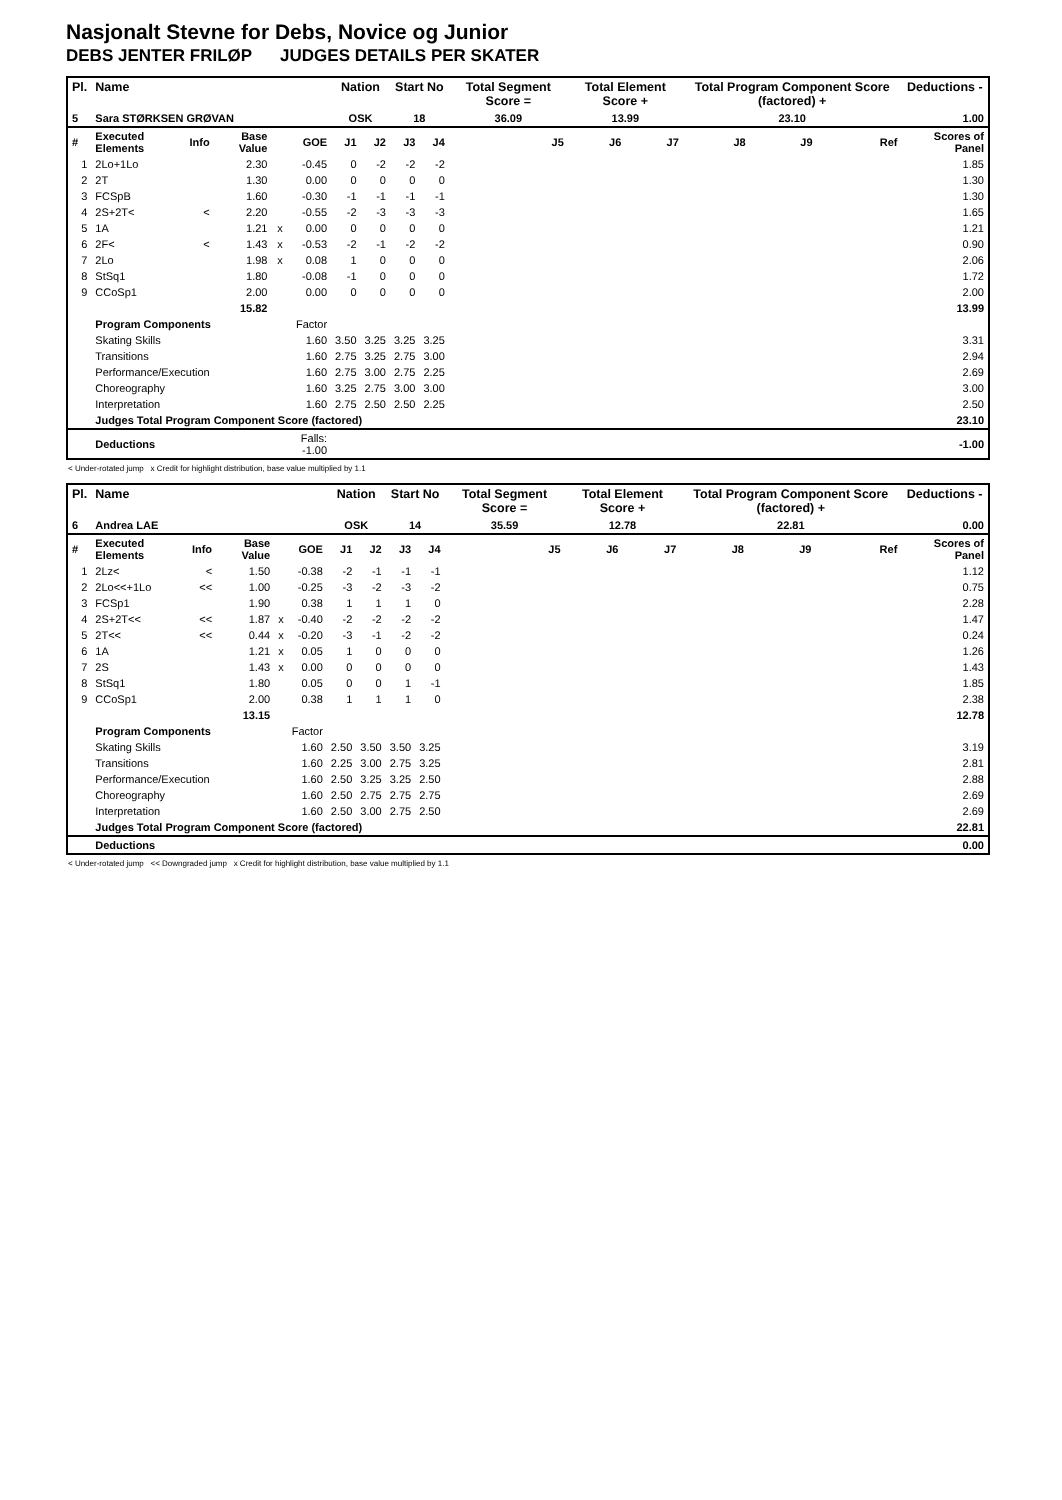Nasjonalt Stevne for Debs, Novice og Junior
DEBS JENTER FRILØP JUDGES DETAILS PER SKATER
| Pl. | Name | | | | | Nation | | Start No | | Total Segment Score = | Total Element Score + | | Total Program Component Score (factored) + | | | Deductions - |
| --- | --- | --- | --- | --- | --- | --- | --- | --- | --- | --- | --- | --- | --- | --- | --- | --- |
| 5 | Sara STØRKSEN GRØVAN | | | | | OSK | | 18 | | 36.09 | 13.99 | | 23.10 | | | 1.00 |
| # | Executed Elements | Info | Base Value | | GOE | J1 | J2 | J3 | J4 | J5 | J6 | J7 | J8 | J9 | Ref | Scores of Panel |
| 1 | 2Lo+1Lo | | 2.30 | | -0.45 | 0 | -2 | -2 | -2 | | | | | | | 1.85 |
| 2 | 2T | | 1.30 | | 0.00 | 0 | 0 | 0 | 0 | | | | | | | 1.30 |
| 3 | FCSpB | | 1.60 | | -0.30 | -1 | -1 | -1 | -1 | | | | | | | 1.30 |
| 4 | 2S+2T< | < | 2.20 | | -0.55 | -2 | -3 | -3 | -3 | | | | | | | 1.65 |
| 5 | 1A | | 1.21 | x | 0.00 | 0 | 0 | 0 | 0 | | | | | | | 1.21 |
| 6 | 2F< | < | 1.43 | x | -0.53 | -2 | -1 | -2 | -2 | | | | | | | 0.90 |
| 7 | 2Lo | | 1.98 | x | 0.08 | 1 | 0 | 0 | 0 | | | | | | | 2.06 |
| 8 | StSq1 | | 1.80 | | -0.08 | -1 | 0 | 0 | 0 | | | | | | | 1.72 |
| 9 | CCoSp1 | | 2.00 | | 0.00 | 0 | 0 | 0 | 0 | | | | | | | 2.00 |
| | | | 15.82 | | | | | | | | | | | | | 13.99 |
| | Program Components | | | | Factor | | | | | | | | | | | |
| | Skating Skills | | | | 1.60 | 3.50 | 3.25 | 3.25 | 3.25 | | | | | | | 3.31 |
| | Transitions | | | | 1.60 | 2.75 | 3.25 | 2.75 | 3.00 | | | | | | | 2.94 |
| | Performance/Execution | | | | 1.60 | 2.75 | 3.00 | 2.75 | 2.25 | | | | | | | 2.69 |
| | Choreography | | | | 1.60 | 3.25 | 2.75 | 3.00 | 3.00 | | | | | | | 3.00 |
| | Interpretation | | | | 1.60 | 2.75 | 2.50 | 2.50 | 2.25 | | | | | | | 2.50 |
| | Judges Total Program Component Score (factored) | | | | | | | | | | | | | | | 23.10 |
| | Deductions | | | Falls: -1.00 | | | | | | | | | | | | -1.00 |
< Under-rotated jump x Credit for highlight distribution, base value multiplied by 1.1
| Pl. | Name | | | | | Nation | | Start No | | Total Segment Score = | Total Element Score + | | Total Program Component Score (factored) + | | | Deductions - |
| --- | --- | --- | --- | --- | --- | --- | --- | --- | --- | --- | --- | --- | --- | --- | --- | --- |
| 6 | Andrea LAE | | | | | OSK | | 14 | | 35.59 | 12.78 | | 22.81 | | | 0.00 |
| # | Executed Elements | Info | Base Value | | GOE | J1 | J2 | J3 | J4 | J5 | J6 | J7 | J8 | J9 | Ref | Scores of Panel |
| 1 | 2Lz< | < | 1.50 | | -0.38 | -2 | -1 | -1 | -1 | | | | | | | 1.12 |
| 2 | 2Lo<<+1Lo | << | 1.00 | | -0.25 | -3 | -2 | -3 | -2 | | | | | | | 0.75 |
| 3 | FCSp1 | | 1.90 | | 0.38 | 1 | 1 | 1 | 0 | | | | | | | 2.28 |
| 4 | 2S+2T<< | << | 1.87 | x | -0.40 | -2 | -2 | -2 | -2 | | | | | | | 1.47 |
| 5 | 2T<< | << | 0.44 | x | -0.20 | -3 | -1 | -2 | -2 | | | | | | | 0.24 |
| 6 | 1A | | 1.21 | x | 0.05 | 1 | 0 | 0 | 0 | | | | | | | 1.26 |
| 7 | 2S | | 1.43 | x | 0.00 | 0 | 0 | 0 | 0 | | | | | | | 1.43 |
| 8 | StSq1 | | 1.80 | | 0.05 | 0 | 0 | 1 | -1 | | | | | | | 1.85 |
| 9 | CCoSp1 | | 2.00 | | 0.38 | 1 | 1 | 1 | 0 | | | | | | | 2.38 |
| | | | 13.15 | | | | | | | | | | | | | 12.78 |
| | Program Components | | | | Factor | | | | | | | | | | | |
| | Skating Skills | | | | 1.60 | 2.50 | 3.50 | 3.50 | 3.25 | | | | | | | 3.19 |
| | Transitions | | | | 1.60 | 2.25 | 3.00 | 2.75 | 3.25 | | | | | | | 2.81 |
| | Performance/Execution | | | | 1.60 | 2.50 | 3.25 | 3.25 | 2.50 | | | | | | | 2.88 |
| | Choreography | | | | 1.60 | 2.50 | 2.75 | 2.75 | 2.75 | | | | | | | 2.69 |
| | Interpretation | | | | 1.60 | 2.50 | 3.00 | 2.75 | 2.50 | | | | | | | 2.69 |
| | Judges Total Program Component Score (factored) | | | | | | | | | | | | | | | 22.81 |
| | Deductions | | | | | | | | | | | | | | | 0.00 |
< Under-rotated jump << Downgraded jump x Credit for highlight distribution, base value multiplied by 1.1